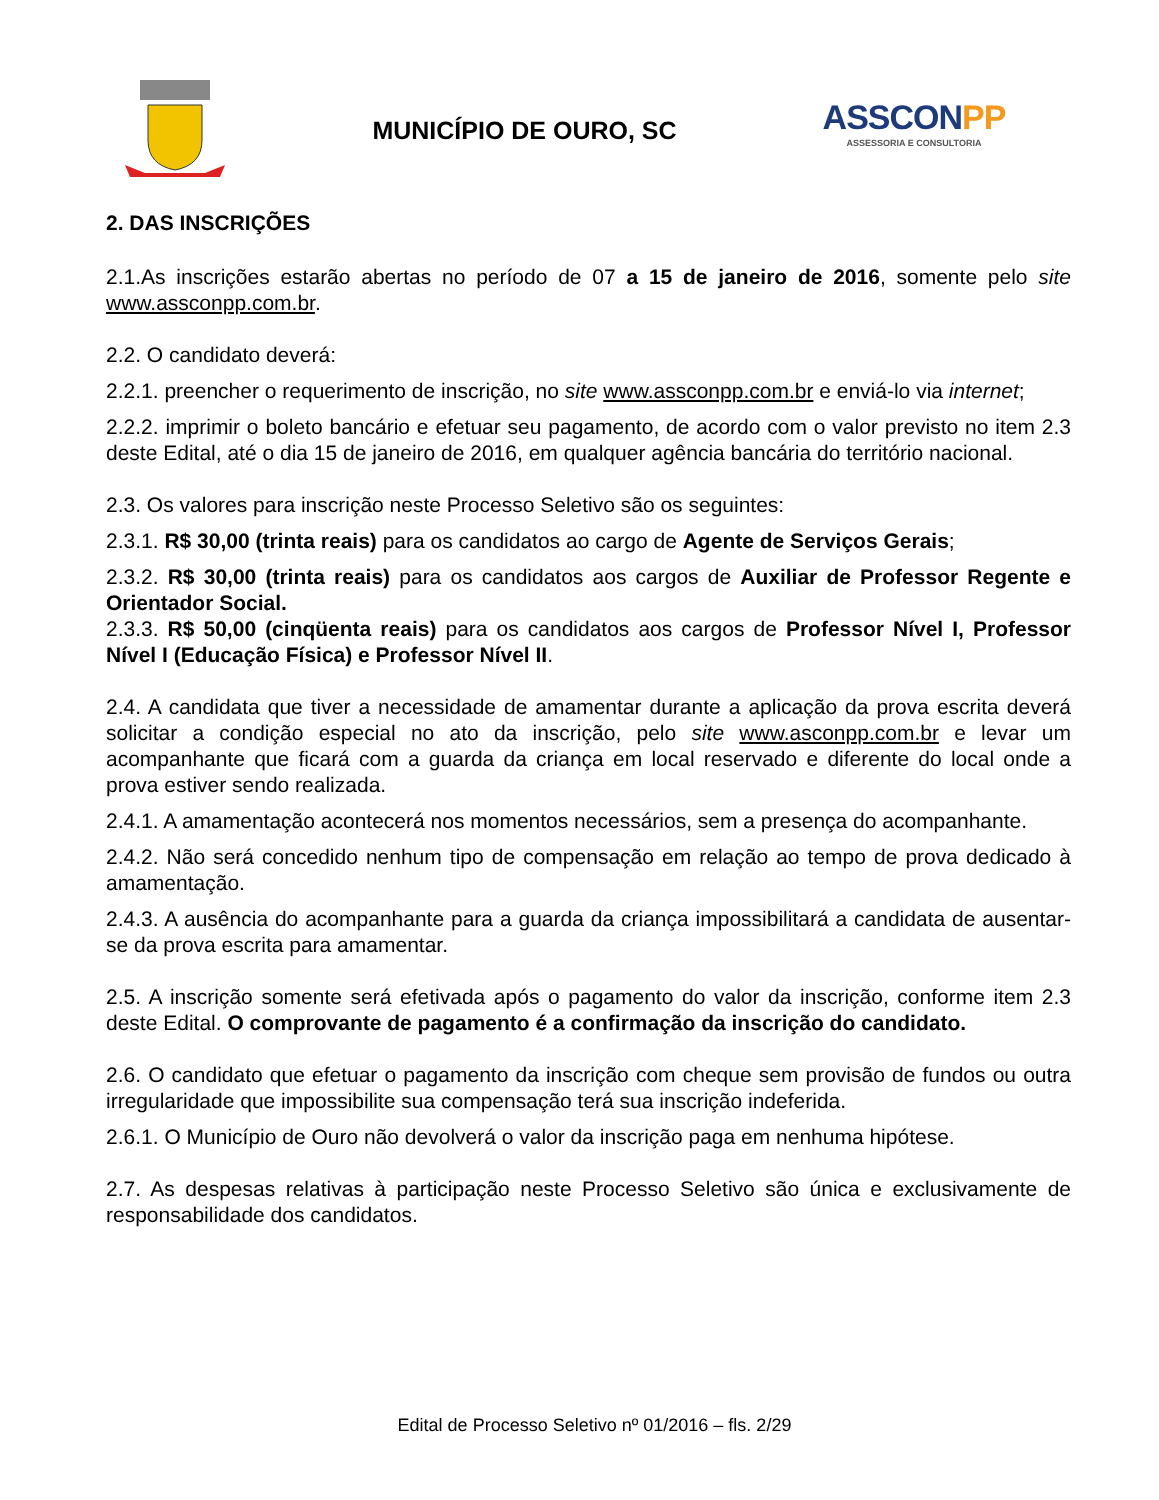MUNICÍPIO DE OURO, SC
ASSCONPP
ASSESSORIA E CONSULTORIA
2. DAS INSCRIÇÕES
2.1.As inscrições estarão abertas no período de 07 a 15 de janeiro de 2016, somente pelo site www.assconpp.com.br.
2.2. O candidato deverá:
2.2.1. preencher o requerimento de inscrição, no site www.assconpp.com.br e enviá-lo via internet;
2.2.2. imprimir o boleto bancário e efetuar seu pagamento, de acordo com o valor previsto no item 2.3 deste Edital, até o dia 15 de janeiro de 2016, em qualquer agência bancária do território nacional.
2.3. Os valores para inscrição neste Processo Seletivo são os seguintes:
2.3.1. R$ 30,00 (trinta reais) para os candidatos ao cargo de Agente de Serviços Gerais;
2.3.2. R$ 30,00 (trinta reais) para os candidatos aos cargos de Auxiliar de Professor Regente e Orientador Social.
2.3.3. R$ 50,00 (cinqüenta reais) para os candidatos aos cargos de Professor Nível I, Professor Nível I (Educação Física) e Professor Nível II.
2.4. A candidata que tiver a necessidade de amamentar durante a aplicação da prova escrita deverá solicitar a condição especial no ato da inscrição, pelo site www.asconpp.com.br e levar um acompanhante que ficará com a guarda da criança em local reservado e diferente do local onde a prova estiver sendo realizada.
2.4.1. A amamentação acontecerá nos momentos necessários, sem a presença do acompanhante.
2.4.2. Não será concedido nenhum tipo de compensação em relação ao tempo de prova dedicado à amamentação.
2.4.3. A ausência do acompanhante para a guarda da criança impossibilitará a candidata de ausentar-se da prova escrita para amamentar.
2.5. A inscrição somente será efetivada após o pagamento do valor da inscrição, conforme item 2.3 deste Edital. O comprovante de pagamento é a confirmação da inscrição do candidato.
2.6. O candidato que efetuar o pagamento da inscrição com cheque sem provisão de fundos ou outra irregularidade que impossibilite sua compensação terá sua inscrição indeferida.
2.6.1. O Município de Ouro não devolverá o valor da inscrição paga em nenhuma hipótese.
2.7. As despesas relativas à participação neste Processo Seletivo são única e exclusivamente de responsabilidade dos candidatos.
Edital de Processo Seletivo nº 01/2016 – fls. 2/29